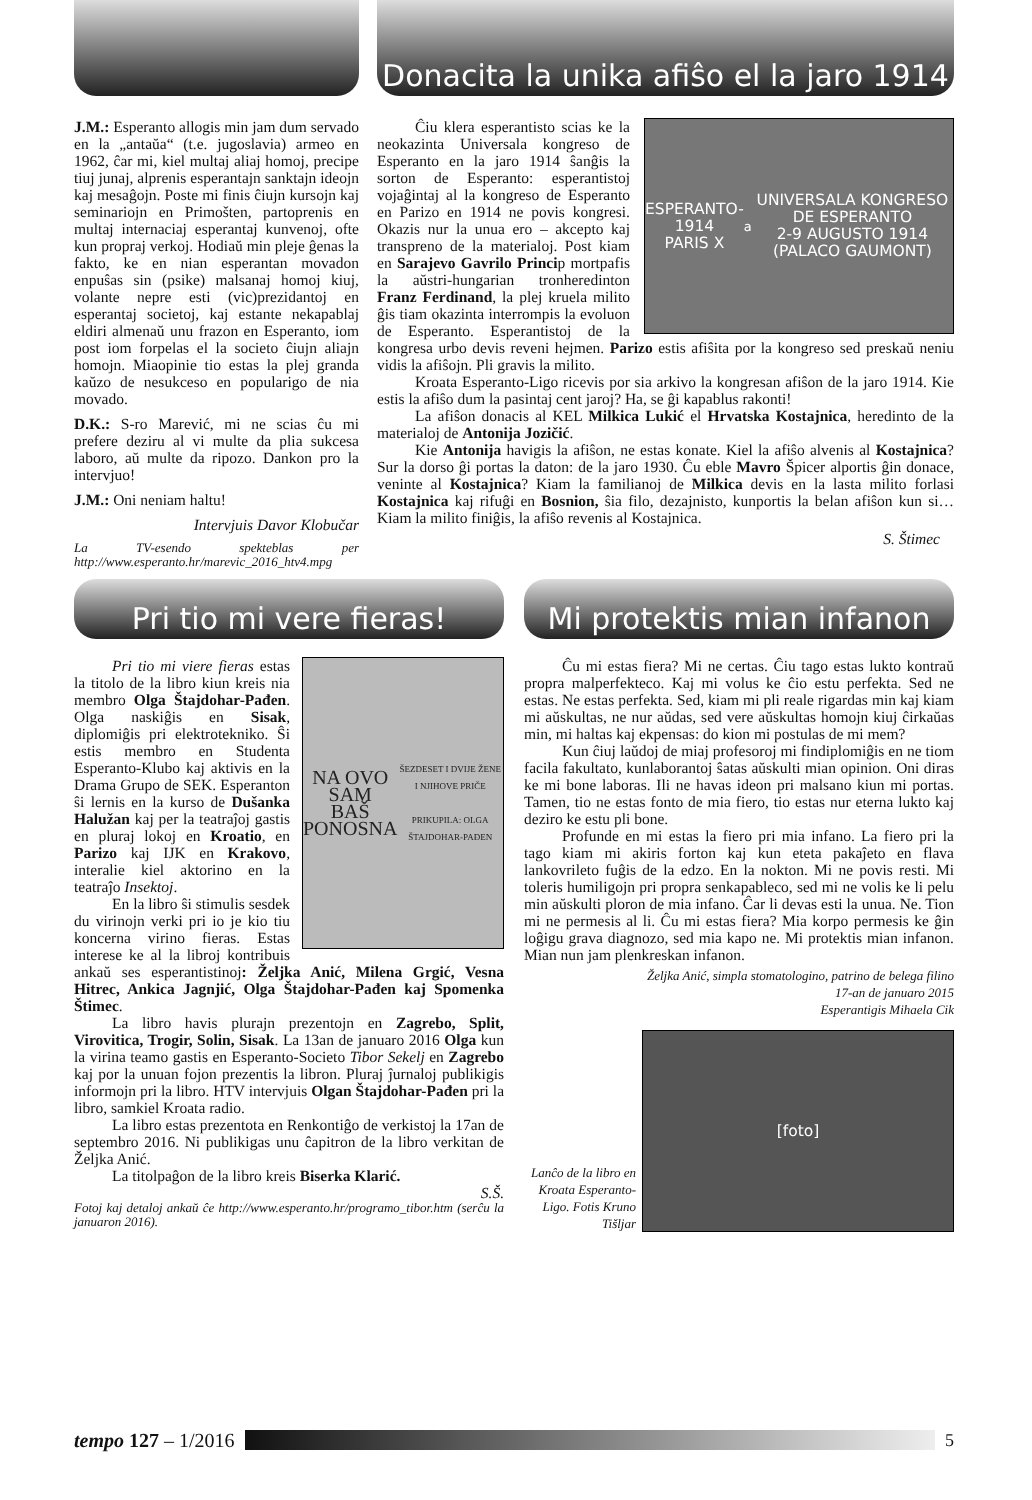J.M.: Esperanto allogis min jam dum servado en la „antaŭa“ (t.e. jugoslavia) armeo en 1962, ĉar mi, kiel multaj aliaj homoj, precipe tiuj junaj, alprenis esperantajn sanktajn ideojn kaj mesaĝojn. Poste mi finis ĉiujn kursojn kaj seminariojn en Primošten, partoprenis en multaj internaciaj esperantaj kunvenoj, ofte kun propraj verkoj. Hodiaŭ min pleje ĝenas la fakto, ke en nian esperantan movadon enpuŝas sin (psike) malsanaj homoj kiuj, volante nepre esti (vic)prezidantoj en esperantaj societoj, kaj estante nekapablaj eldiri almenaŭ unu frazon en Esperanto, iom post iom forpelas el la societo ĉiujn aliajn homojn. Miaopinie tio estas la plej granda kaŭzo de nesukceso en popularigo de nia movado.
D.K.: S-ro Marević, mi ne scias ĉu mi prefere deziru al vi multe da plia sukcesa laboro, aŭ multe da ripozo. Dankon pro la intervjuo!
J.M.: Oni neniam haltu!
Intervjuis Davor Klobučar
La TV-esendo spekteblas per http://www.esperanto.hr/marevic_2016_htv4.mpg
Donacita la unika afiŝo el la jaro 1914
ESPERANTO-1914
PARIS X<sup>a</sup> UNIVERSALA KONGRESO DE ESPERANTO
2-9 AUGUSTO 1914 (PALACO GAUMONT)
Ĉiu klera esperantisto scias ke la neokazinta Universala kongreso de Esperanto en la jaro 1914 ŝanĝis la sorton de Esperanto: esperantistoj vojaĝintaj al la kongreso de Esperanto en Parizo en 1914 ne povis kongresi. Okazis nur la unua ero – akcepto kaj transpreno de la materialoj. Post kiam en Sarajevo Gavrilo Princip mortpafis la aŭstri-hungarian tronheredinton Franz Ferdinand, la plej kruela milito ĝis tiam okazinta interrompis la evoluon de Esperanto. Esperantistoj de la kongresa urbo devis reveni hejmen. Parizo estis afiŝita por la kongreso sed preskaŭ neniu vidis la afiŝojn. Pli gravis la milito.
Kroata Esperanto-Ligo ricevis por sia arkivo la kongresan afiŝon de la jaro 1914. Kie estis la afiŝo dum la pasintaj cent jaroj? Ha, se ĝi kapablus rakonti!
La afiŝon donacis al KEL Milkica Lukić el Hrvatska Kostajnica, heredinto de la materialoj de Antonija Jozičić.
Kie Antonija havigis la afiŝon, ne estas konate. Kiel la afiŝo alvenis al Kostajnica? Sur la dorso ĝi portas la daton: de la jaro 1930. Ĉu eble Mavro Špicer alportis ĝin donace, veninte al Kostajnica? Kiam la familianoj de Milkica devis en la lasta milito forlasi Kostajnica kaj rifuĝi en Bosnion, ŝia filo, dezajnisto, kunportis la belan afiŝon kun si… Kiam la milito finiĝis, la afiŝo revenis al Kostajnica.
S. Štimec
Pri tio mi vere fieras!
NA OVO SAM
BAŠ PONOSNA
ŠEZDESET I DVIJE ŽENE I NJIHOVE PRIČE
PRIKUPILA: OLGA ŠTAJDOHAR-PAĐEN
Pri tio mi viere fieras estas la titolo de la libro kiun kreis nia membro Olga Štajdohar-Pađen. Olga naskiĝis en Sisak, diplomiĝis pri elektrotekniko. Ŝi estis membro en Studenta Esperanto-Klubo kaj aktivis en la Drama Grupo de SEK. Esperanton ŝi lernis en la kurso de Dušanka Halužan kaj per la teatraĵoj gastis en pluraj lokoj en Kroatio, en Parizo kaj IJK en Krakovo, interalie kiel aktorino en la teatraĵo Insektoj.
En la libro ŝi stimulis sesdek du virinojn verki pri io je kio tiu koncerna virino fieras. Estas interese ke al la libroj kontribuis ankaŭ ses esperantistinoj: Željka Anić, Milena Grgić, Vesna Hitrec, Ankica Jagnjić, Olga Štajdohar-Pađen kaj Spomenka Štimec.
La libro havis plurajn prezentojn en Zagrebo, Split, Virovitica, Trogir, Solin, Sisak. La 13an de januaro 2016 Olga kun la virina teamo gastis en Esperanto-Societo Tibor Sekelj en Zagrebo kaj por la unuan fojon prezentis la libron. Pluraj ĵurnaloj publikigis informojn pri la libro. HTV intervjuis Olgan Štajdohar-Pađen pri la libro, samkiel Kroata radio.
La libro estas prezentota en Renkontiĝo de verkistoj la 17an de septembro 2016. Ni publikigas unu ĉapitron de la libro verkitan de Željka Anić.
La titolpaĝon de la libro kreis Biserka Klarić.
S.Š.
Fotoj kaj detaloj ankaŭ ĉe http://www.esperanto.hr/programo_tibor.htm (serĉu la januaron 2016).
Mi protektis mian infanon
Ĉu mi estas fiera? Mi ne certas. Ĉiu tago estas lukto kontraŭ propra malperfekteco. Kaj mi volus ke ĉio estu perfekta. Sed ne estas. Ne estas perfekta. Sed, kiam mi pli reale rigardas min kaj kiam mi aŭskultas, ne nur aŭdas, sed vere aŭskultas homojn kiuj ĉirkaŭas min, mi haltas kaj ekpensas: do kion mi postulas de mi mem?
Kun ĉiuj laŭdoj de miaj profesoroj mi findiplomiĝis en ne tiom facila fakultato, kunlaborantoj ŝatas aŭskulti mian opinion. Oni diras ke mi bone laboras. Ili ne havas ideon pri malsano kiun mi portas. Tamen, tio ne estas fonto de mia fiero, tio estas nur eterna lukto kaj deziro ke estu pli bone.
Profunde en mi estas la fiero pri mia infano. La fiero pri la tago kiam mi akiris forton kaj kun eteta pakaĵeto en flava lankovrileto fuĝis de la edzo. En la nokton. Mi ne povis resti. Mi toleris humiligojn pri propra senkapableco, sed mi ne volis ke li pelu min aŭskulti ploron de mia infano. Ĉar li devas esti la unua. Ne. Tion mi ne permesis al li. Ĉu mi estas fiera? Mia korpo permesis ke ĝin loĝigu grava diagnozo, sed mia kapo ne. Mi protektis mian infanon. Mian nun jam plenkreskan infanon.
Željka Anić, simpla stomatologino, patrino de belega filino
17-an de januaro 2015
Esperantigis Mihaela Cik
Lanĉo de la libro en Kroata Esperanto-Ligo. Fotis Kruno Tišljar
[foto]
tempo 127 – 1/2016 5